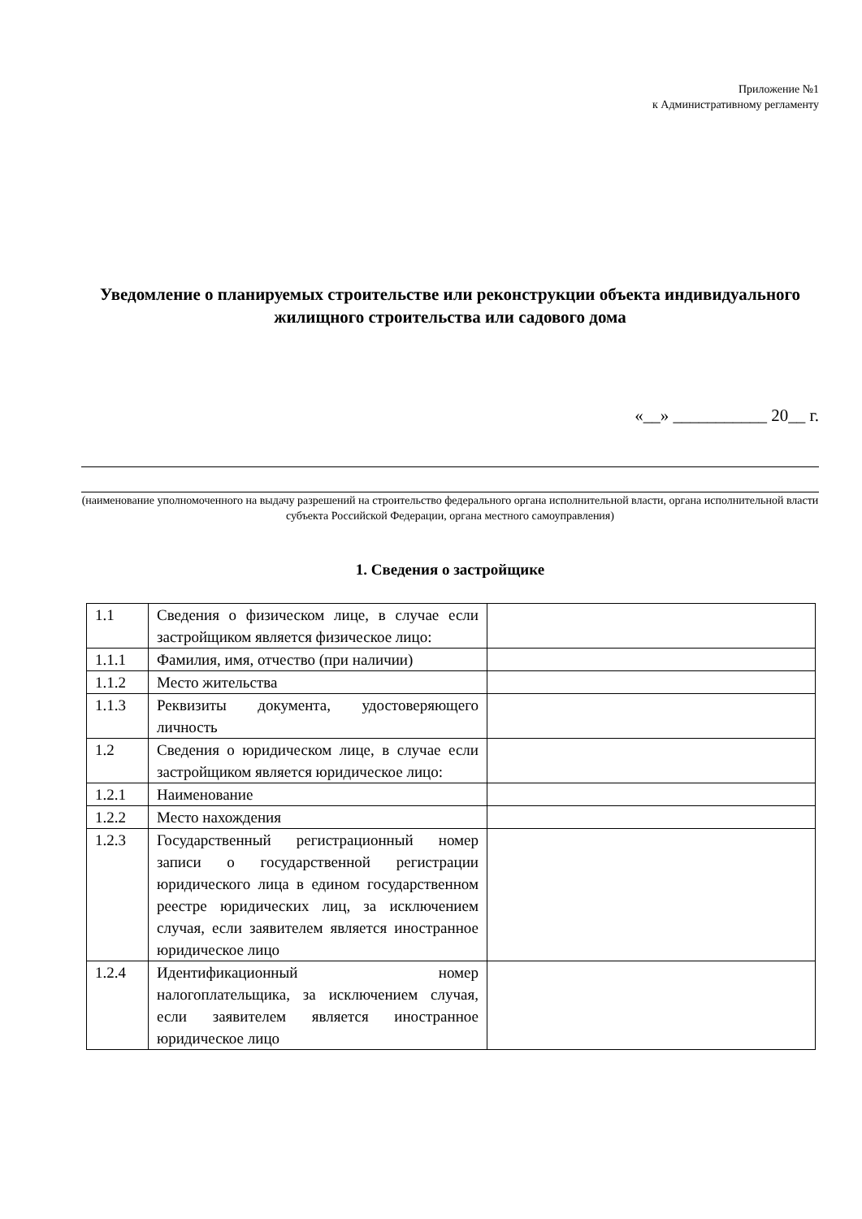Приложение №1
к Административному регламенту
Уведомление о планируемых строительстве или реконструкции объекта индивидуального жилищного строительства или садового дома
«__» ___________ 20__ г.
(наименование уполномоченного на выдачу разрешений на строительство федерального органа исполнительной власти, органа исполнительной власти субъекта Российской Федерации, органа местного самоуправления)
1. Сведения о застройщике
| 1.1 | Сведения о физическом лице, в случае если застройщиком является физическое лицо: | |
| 1.1.1 | Фамилия, имя, отчество (при наличии) | |
| 1.1.2 | Место жительства | |
| 1.1.3 | Реквизиты документа, удостоверяющего личность | |
| 1.2 | Сведения о юридическом лице, в случае если застройщиком является юридическое лицо: | |
| 1.2.1 | Наименование | |
| 1.2.2 | Место нахождения | |
| 1.2.3 | Государственный регистрационный номер записи о государственной регистрации юридического лица в едином государственном реестре юридических лиц, за исключением случая, если заявителем является иностранное юридическое лицо | |
| 1.2.4 | Идентификационный номер налогоплательщика, за исключением случая, если заявителем является иностранное юридическое лицо | |